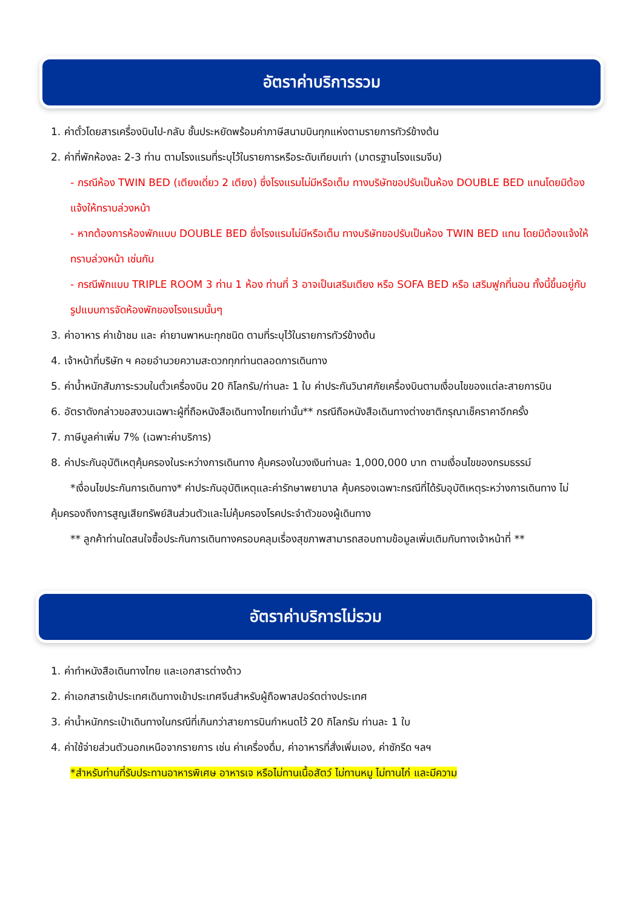อัตราค่าบริการรวม
1. ค่าตั๋วโดยสารเครื่องบินไป-กลับ ชั้นประหยัดพร้อมค่าภาษีสนามบินทุกแห่งตามรายการทัวร์ข้างต้น
2. ค่าที่พักห้องละ 2-3 ท่าน ตามโรงแรมที่ระบุไว้ในรายการหรือระดับเทียบเท่า (มาตรฐานโรงแรมจีน)
- กรณีห้อง TWIN BED (เตียงเดี่ยว 2 เตียง) ซึ่งโรงแรมไม่มีหรือเต็ม ทางบริษัทขอปรับเป็นห้อง DOUBLE BED แทนโดยมิต้องแจ้งให้ทราบล่วงหน้า
- หากต้องการห้องพักแบบ DOUBLE BED ซึ่งโรงแรมไม่มีหรือเต็ม ทางบริษัทขอปรับเป็นห้อง TWIN BED แทน โดยมิต้องแจ้งให้ทราบล่วงหน้า เช่นกัน
- กรณีพักแบบ TRIPLE ROOM 3 ท่าน 1 ห้อง ท่านที่ 3 อาจเป็นเสริมเตียง หรือ SOFA BED หรือ เสริมฟูกที่นอน ทั้งนี้ขึ้นอยู่กับรูปแบบการจัดห้องพักของโรงแรมนั้นๆ
3. ค่าอาหาร ค่าเข้าชม และ ค่ายานพาหนะทุกชนิด ตามที่ระบุไว้ในรายการทัวร์ข้างต้น
4. เจ้าหน้าที่บริษัท ฯ คอยอำนวยความสะดวกทุกท่านตลอดการเดินทาง
5. ค่าน้ำหนักสัมภาระรวมในตั๋วเครื่องบิน 20 กิโลกรัม/ท่านละ 1 ใบ ค่าประกันวินาศภัยเครื่องบินตามเงื่อนไขของแต่ละสายการบิน
6. อัตราดังกล่าวขอสงวนเฉพาะผู้ที่ถือหนังสือเดินทางไทยเท่านั้น** กรณีถือหนังสือเดินทางต่างชาติกรุณาเช็คราคาอีกครั้ง
7. ภาษีมูลค่าเพิ่ม 7% (เฉพาะค่าบริการ)
8. ค่าประกันอุบัติเหตุคุ้มครองในระหว่างการเดินทาง คุ้มครองในวงเงินท่านละ 1,000,000 บาท ตามเงื่อนไขของกรมธรรม์
*เงื่อนไขประกันการเดินทาง* ค่าประกันอุบัติเหตุและค่ารักษาพยาบาล คุ้มครองเฉพาะกรณีที่ได้รับอุบัติเหตุระหว่างการเดินทาง ไม่คุ้มครองถึงการสูญเสียทรัพย์สินส่วนตัวและไม่คุ้มครองโรคประจำตัวของผู้เดินทาง
** ลูกค้าท่านใดสนใจซื้อประกันการเดินทางครอบคลุมเรื่องสุขภาพสามารถสอบถามข้อมูลเพิ่มเติมกับทางเจ้าหน้าที่ **
อัตราค่าบริการไม่รวม
1. ค่าทำหนังสือเดินทางไทย และเอกสารต่างด้าว
2. ค่าเอกสารเข้าประเทศเดินทางเข้าประเทศจีนสำหรับผู้ถือพาสปอร์ตต่างประเทศ
3. ค่าน้ำหนักกระเป๋าเดินทางในกรณีที่เกินกว่าสายการบินกำหนดไว้ 20 กิโลกรัม ท่านละ 1 ใบ
4. ค่าใช้จ่ายส่วนตัวนอกเหนือจากรายการ เช่น ค่าเครื่องดื่ม, ค่าอาหารที่สั่งเพิ่มเอง, ค่าซักรีด ฯลฯ
*สำหรับท่านที่รับประทานอาหารพิเศษ อาหารเจ หรือไม่ทานเนื้อสัตว์ ไม่ทานหมู ไม่ทานไก่ และมีความ